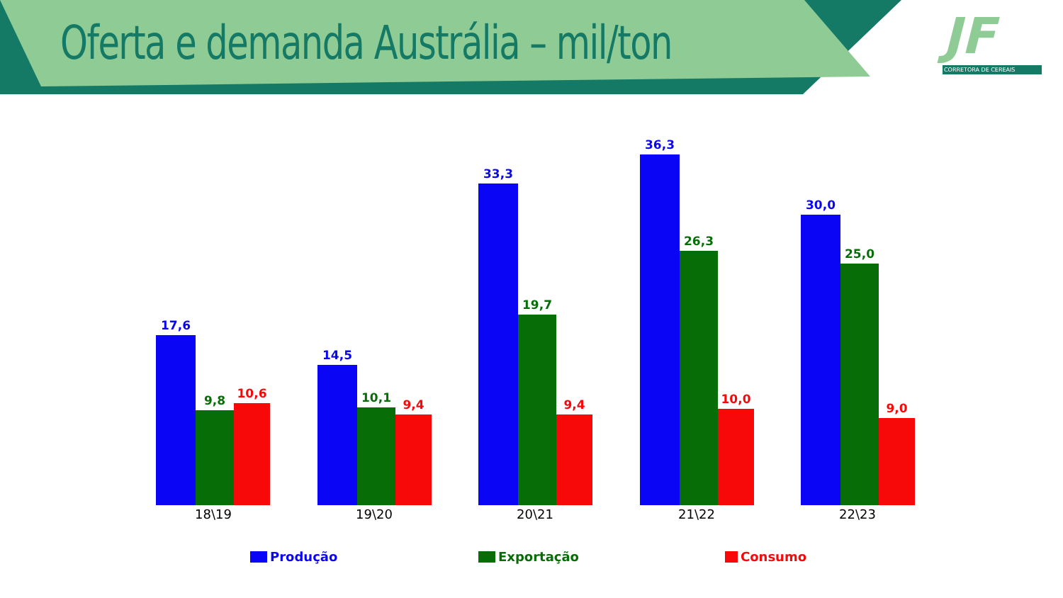Oferta e demanda Austrália – mil/ton
JF
CORRETORA DE CEREAIS
17,6
9,8
10,6
14,5
10,1
9,4
33,3
19,7
9,4
36,3
26,3
10,0
30,0
25,0
9,0
18\19 19\20 20\21 21\22 22\23
Produção Exportação Consumo